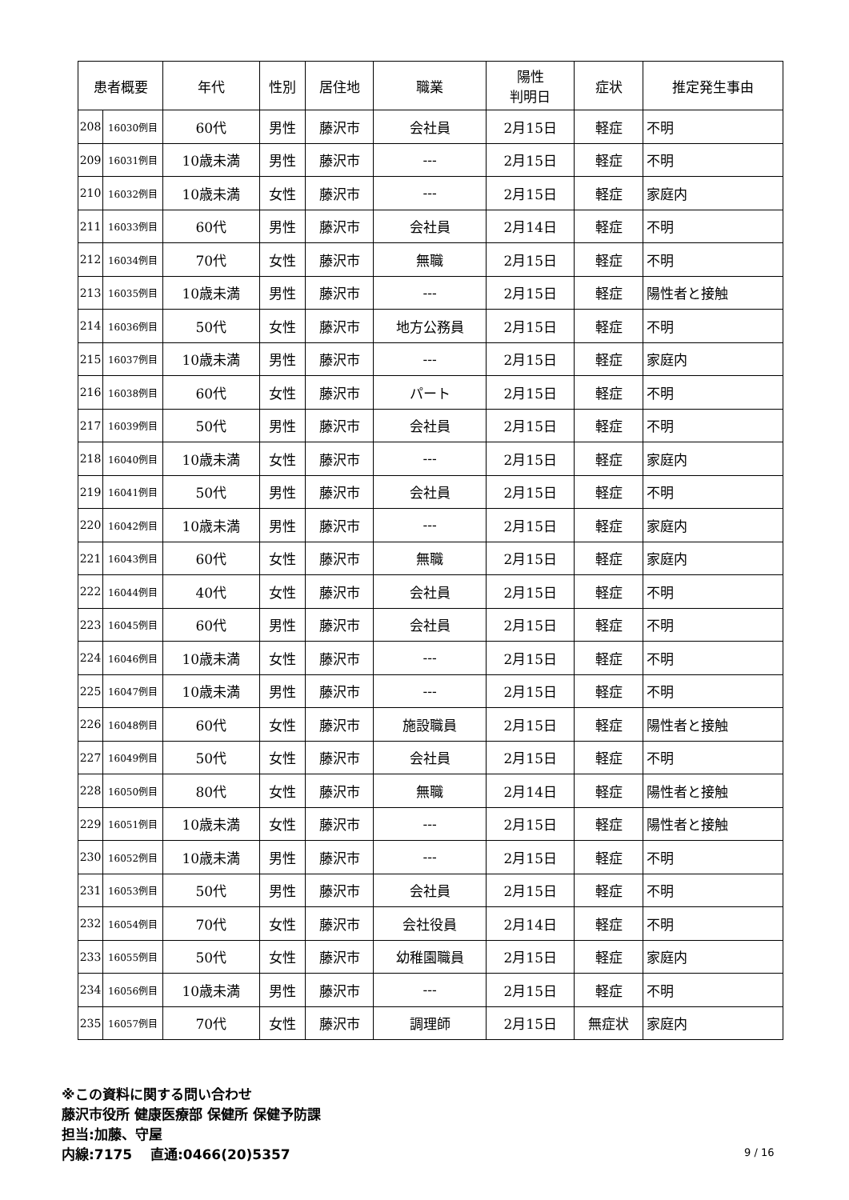| 患者概要 | | 年代 | 性別 | 居住地 | 職業 | 陽性 判明日 | 症状 | 推定発生事由 |
| --- | --- | --- | --- | --- | --- | --- | --- | --- |
| 208 | 16030例目 | 60代 | 男性 | 藤沢市 | 会社員 | 2月15日 | 軽症 | 不明 |
| 209 | 16031例目 | 10歳未満 | 男性 | 藤沢市 | --- | 2月15日 | 軽症 | 不明 |
| 210 | 16032例目 | 10歳未満 | 女性 | 藤沢市 | --- | 2月15日 | 軽症 | 家庭内 |
| 211 | 16033例目 | 60代 | 男性 | 藤沢市 | 会社員 | 2月14日 | 軽症 | 不明 |
| 212 | 16034例目 | 70代 | 女性 | 藤沢市 | 無職 | 2月15日 | 軽症 | 不明 |
| 213 | 16035例目 | 10歳未満 | 男性 | 藤沢市 | --- | 2月15日 | 軽症 | 陽性者と接触 |
| 214 | 16036例目 | 50代 | 女性 | 藤沢市 | 地方公務員 | 2月15日 | 軽症 | 不明 |
| 215 | 16037例目 | 10歳未満 | 男性 | 藤沢市 | --- | 2月15日 | 軽症 | 家庭内 |
| 216 | 16038例目 | 60代 | 女性 | 藤沢市 | パート | 2月15日 | 軽症 | 不明 |
| 217 | 16039例目 | 50代 | 男性 | 藤沢市 | 会社員 | 2月15日 | 軽症 | 不明 |
| 218 | 16040例目 | 10歳未満 | 女性 | 藤沢市 | --- | 2月15日 | 軽症 | 家庭内 |
| 219 | 16041例目 | 50代 | 男性 | 藤沢市 | 会社員 | 2月15日 | 軽症 | 不明 |
| 220 | 16042例目 | 10歳未満 | 男性 | 藤沢市 | --- | 2月15日 | 軽症 | 家庭内 |
| 221 | 16043例目 | 60代 | 女性 | 藤沢市 | 無職 | 2月15日 | 軽症 | 家庭内 |
| 222 | 16044例目 | 40代 | 女性 | 藤沢市 | 会社員 | 2月15日 | 軽症 | 不明 |
| 223 | 16045例目 | 60代 | 男性 | 藤沢市 | 会社員 | 2月15日 | 軽症 | 不明 |
| 224 | 16046例目 | 10歳未満 | 女性 | 藤沢市 | --- | 2月15日 | 軽症 | 不明 |
| 225 | 16047例目 | 10歳未満 | 男性 | 藤沢市 | --- | 2月15日 | 軽症 | 不明 |
| 226 | 16048例目 | 60代 | 女性 | 藤沢市 | 施設職員 | 2月15日 | 軽症 | 陽性者と接触 |
| 227 | 16049例目 | 50代 | 女性 | 藤沢市 | 会社員 | 2月15日 | 軽症 | 不明 |
| 228 | 16050例目 | 80代 | 女性 | 藤沢市 | 無職 | 2月14日 | 軽症 | 陽性者と接触 |
| 229 | 16051例目 | 10歳未満 | 女性 | 藤沢市 | --- | 2月15日 | 軽症 | 陽性者と接触 |
| 230 | 16052例目 | 10歳未満 | 男性 | 藤沢市 | --- | 2月15日 | 軽症 | 不明 |
| 231 | 16053例目 | 50代 | 男性 | 藤沢市 | 会社員 | 2月15日 | 軽症 | 不明 |
| 232 | 16054例目 | 70代 | 女性 | 藤沢市 | 会社役員 | 2月14日 | 軽症 | 不明 |
| 233 | 16055例目 | 50代 | 女性 | 藤沢市 | 幼稚園職員 | 2月15日 | 軽症 | 家庭内 |
| 234 | 16056例目 | 10歳未満 | 男性 | 藤沢市 | --- | 2月15日 | 軽症 | 不明 |
| 235 | 16057例目 | 70代 | 女性 | 藤沢市 | 調理師 | 2月15日 | 無症状 | 家庭内 |
※この資料に関する問い合わせ
藤沢市役所 健康医療部 保健所 保健予防課
担当:加藤、守屋
内線:7175　 直通:0466(20)5357
9 / 16